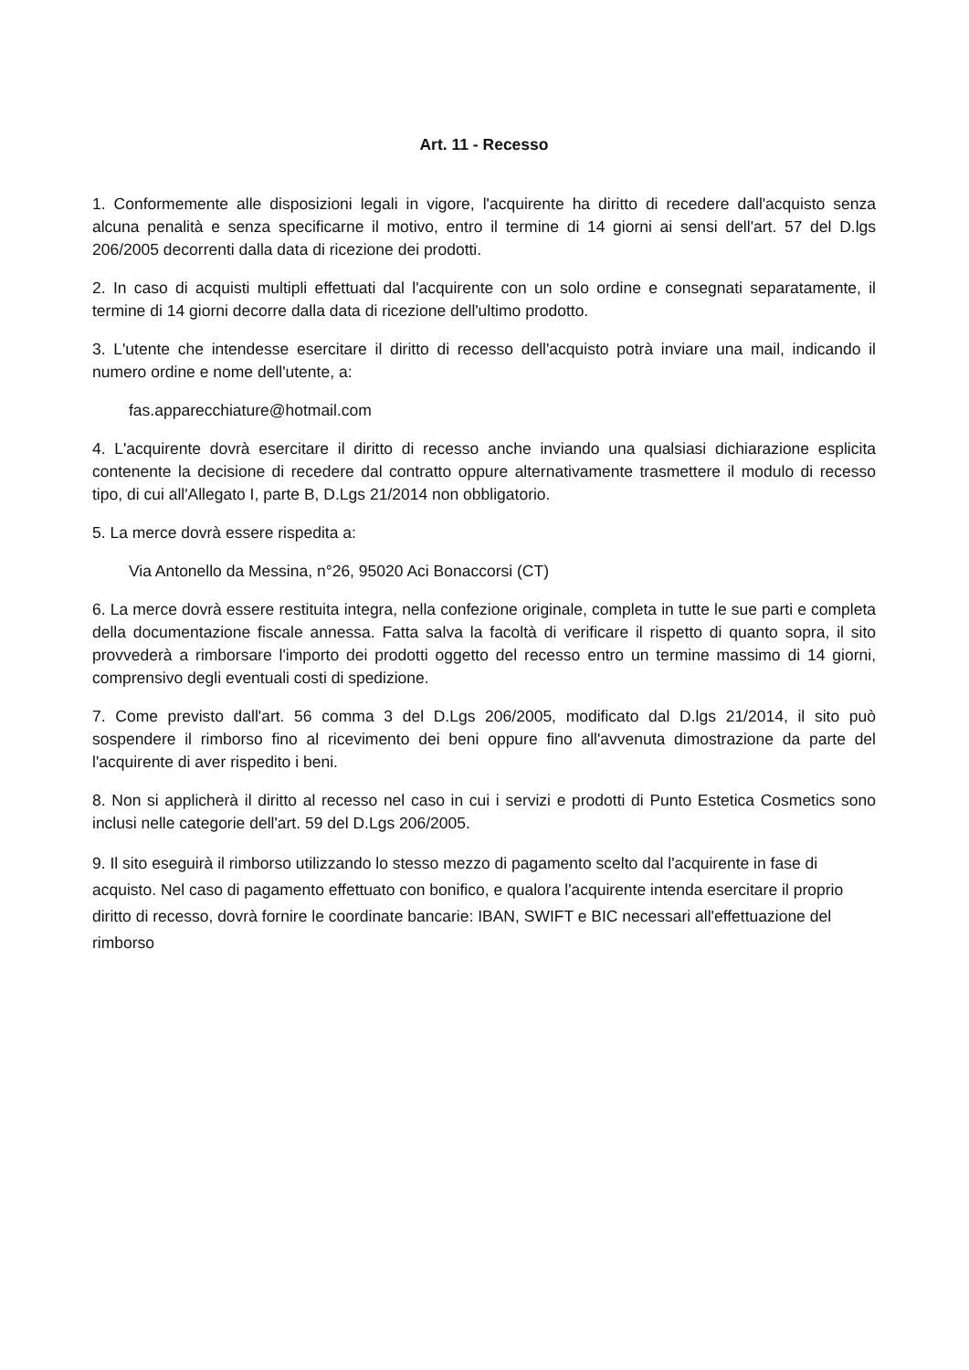Art. 11 - Recesso
1. Conformemente alle disposizioni legali in vigore, l'acquirente ha diritto di recedere dall'acquisto senza alcuna penalità e senza specificarne il motivo, entro il termine di 14 giorni ai sensi dell'art. 57 del D.lgs 206/2005 decorrenti dalla data di ricezione dei prodotti.
2. In caso di acquisti multipli effettuati dal l'acquirente con un solo ordine e consegnati separatamente, il termine di 14 giorni decorre dalla data di ricezione dell'ultimo prodotto.
3. L'utente che intendesse esercitare il diritto di recesso dell'acquisto potrà inviare una mail, indicando il numero ordine e nome dell'utente, a:
fas.apparecchiature@hotmail.com
4. L'acquirente dovrà esercitare il diritto di recesso anche inviando una qualsiasi dichiarazione esplicita contenente la decisione di recedere dal contratto oppure alternativamente trasmettere il modulo di recesso tipo, di cui all'Allegato I, parte B, D.Lgs 21/2014 non obbligatorio.
5. La merce dovrà essere rispedita a:
Via Antonello da Messina, n°26, 95020 Aci Bonaccorsi (CT)
6. La merce dovrà essere restituita integra, nella confezione originale, completa in tutte le sue parti e completa della documentazione fiscale annessa. Fatta salva la facoltà di verificare il rispetto di quanto sopra, il sito provvederà a rimborsare l'importo dei prodotti oggetto del recesso entro un termine massimo di 14 giorni, comprensivo degli eventuali costi di spedizione.
7. Come previsto dall'art. 56 comma 3 del D.Lgs 206/2005, modificato dal D.lgs 21/2014, il sito può sospendere il rimborso fino al ricevimento dei beni oppure fino all'avvenuta dimostrazione da parte del l'acquirente di aver rispedito i beni.
8. Non si applicherà il diritto al recesso nel caso in cui i servizi e prodotti di Punto Estetica Cosmetics sono inclusi nelle categorie dell'art. 59 del D.Lgs 206/2005.
9. Il sito eseguirà il rimborso utilizzando lo stesso mezzo di pagamento scelto dal l'acquirente in fase di acquisto. Nel caso di pagamento effettuato con bonifico, e qualora l'acquirente intenda esercitare il proprio diritto di recesso, dovrà fornire le coordinate bancarie: IBAN, SWIFT e BIC necessari all'effettuazione del rimborso